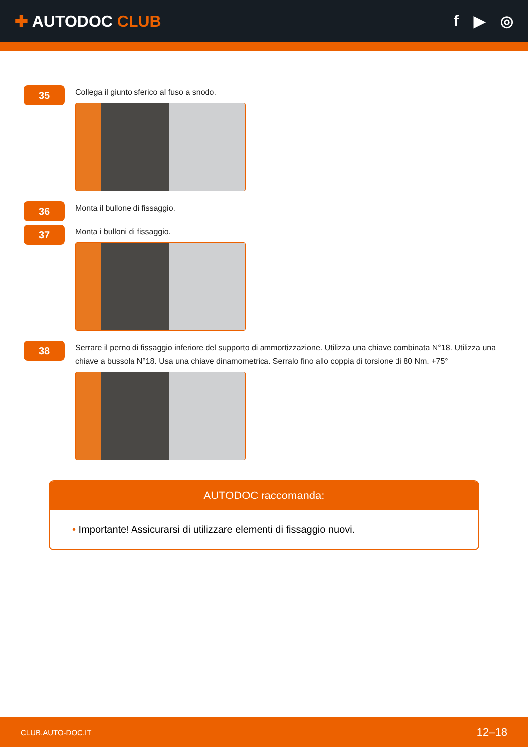✚ AUTODOC CLUB f ▶ ◎
35
Collega il giunto sferico al fuso a snodo.
36
Monta il bullone di fissaggio.
37
Monta i bulloni di fissaggio.
38
Serrare il perno di fissaggio inferiore del supporto di ammortizzazione. Utilizza una chiave combinata N°18. Utilizza una chiave a bussola N°18. Usa una chiave dinamometrica. Serralo fino allo coppia di torsione di 80 Nm. +75°
AUTODOC raccomanda:
• Importante! Assicurarsi di utilizzare elementi di fissaggio nuovi.
CLUB.AUTO-DOC.IT 12–18